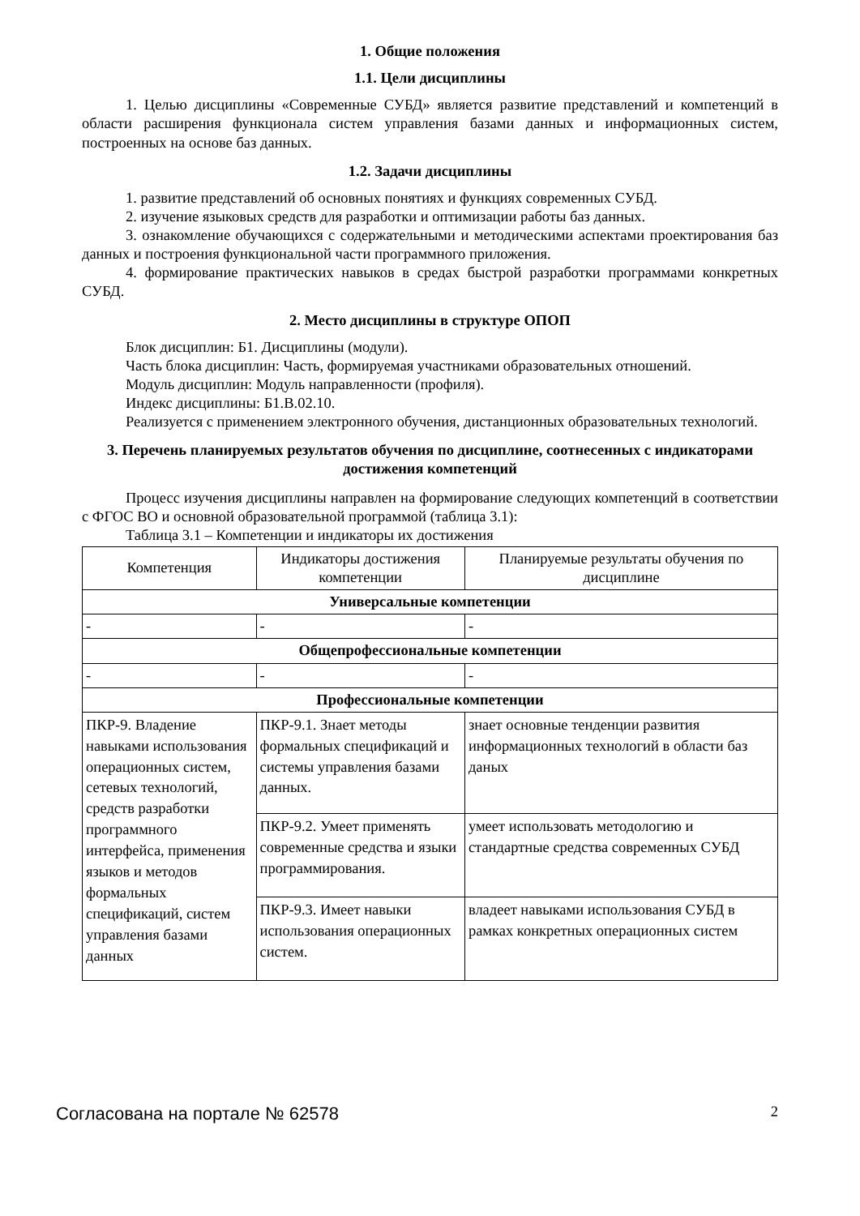1. Общие положения
1.1. Цели дисциплины
1. Целью дисциплины «Современные СУБД» является развитие представлений и компетенций в области расширения функционала систем управления базами данных и информационных систем, построенных на основе баз данных.
1.2. Задачи дисциплины
1. развитие представлений об основных понятиях и функциях современных СУБД.
2. изучение языковых средств для разработки и оптимизации работы баз данных.
3. ознакомление обучающихся с содержательными и методическими аспектами проектирования баз данных и построения функциональной части программного приложения.
4. формирование практических навыков в средах быстрой разработки программами конкретных СУБД.
2. Место дисциплины в структуре ОПОП
Блок дисциплин: Б1. Дисциплины (модули).
Часть блока дисциплин: Часть, формируемая участниками образовательных отношений.
Модуль дисциплин: Модуль направленности (профиля).
Индекс дисциплины: Б1.В.02.10.
Реализуется с применением электронного обучения, дистанционных образовательных технологий.
3. Перечень планируемых результатов обучения по дисциплине, соотнесенных с индикаторами достижения компетенций
Процесс изучения дисциплины направлен на формирование следующих компетенций в соответствии с ФГОС ВО и основной образовательной программой (таблица 3.1):
Таблица 3.1 – Компетенции и индикаторы их достижения
| Компетенция | Индикаторы достижения компетенции | Планируемые результаты обучения по дисциплине |
| --- | --- | --- |
| Универсальные компетенции | | |
| - | - | - |
| Общепрофессиональные компетенции | | |
| - | - | - |
| Профессиональные компетенции | | |
| ПКР-9. Владение навыками использования операционных систем, сетевых технологий, средств разработки программного интерфейса, применения языков и методов формальных спецификаций, систем управления базами данных | ПКР-9.1. Знает методы формальных спецификаций и системы управления базами данных. | знает основные тенденции развития информационных технологий в области баз даных |
| | ПКР-9.2. Умеет применять современные средства и языки программирования. | умеет использовать методологию и стандартные средства современных СУБД |
| | ПКР-9.3. Имеет навыки использования операционных систем. | владеет навыками использования СУБД в рамках конкретных операционных систем |
Согласована на портале № 62578 2